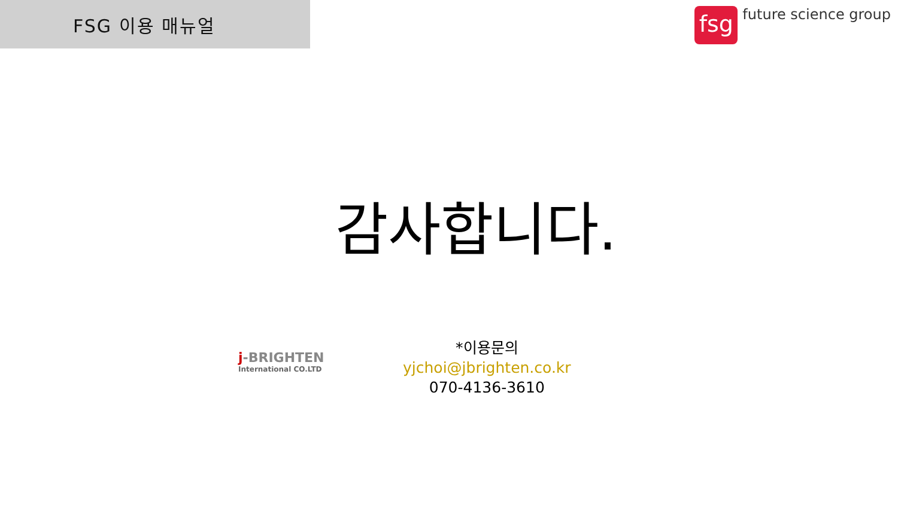FSG 이용 매뉴얼
fsg
future science group
감사합니다.
j-BRIGHTEN
International CO.LTD
*이용문의
yjchoi@jbrighten.co.kr
070-4136-3610